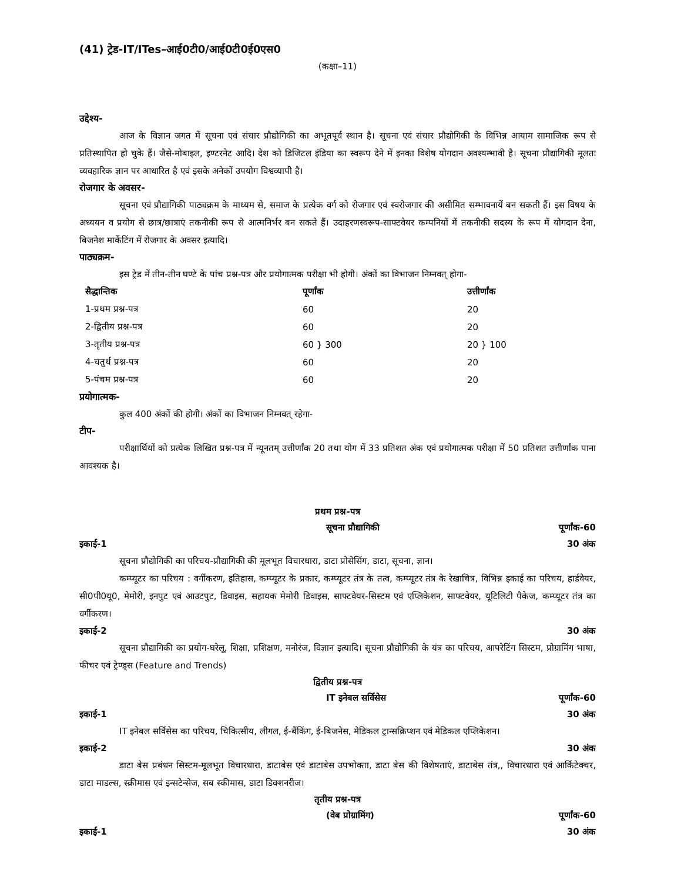(41) ट्रेड-IT/ITes–आई0टी0/आई0टी0ई0एस0
(कक्षा–11)
उद्देश्य-
आज के विज्ञान जगत में सूचना एवं संचार प्रौद्योगिकी का अभूतपूर्व स्थान है। सूचना एवं संचार प्रौद्योगिकी के विभिन्न आयाम सामाजिक रूप से प्रतिस्थापित हो चुके हैं। जैसे-मोबाइल, इण्टरनेट आदि। देश को डिजिटल इंडिया का स्वरूप देने में इनका विशेष योगदान अवश्यम्भावी है। सूचना प्रौद्यागिकी मूलतः व्यवहारिक ज्ञान पर आधारित है एवं इसके अनेकों उपयोग विश्वव्यापी है।
रोजगार के अवसर-
सूचना एवं प्रौद्यागिकी पाठ्यक्रम के माध्यम से, समाज के प्रत्येक वर्ग को रोजगार एवं स्वरोजगार की असीमित सम्भावनायें बन सकती हैं। इस विषय के अध्ययन व प्रयोग से छात्र/छात्राएं तकनीकी रूप से आत्मनिर्भर बन सकते हैं। उदाहरणस्वरूप-साफ्टवेयर कम्पनियों में तकनीकी सदस्य के रूप में योगदान देना, बिजनेश मार्केटिंग में रोजगार के अवसर इत्यादि।
पाठ्यक्रम-
इस ट्रेड में तीन-तीन घण्टे के पांच प्रश्न-पत्र और प्रयोगात्मक परीक्षा भी होगी। अंकों का विभाजन निम्नवत् होगा-
| सैद्धान्तिक | पूर्णांक | उत्तीर्णांक |
| --- | --- | --- |
| 1-प्रथम प्रश्न-पत्र | 60 | 20 |
| 2-द्वितीय प्रश्न-पत्र | 60 | 20 |
| 3-तृतीय प्रश्न-पत्र | 60 } 300 | 20 } 100 |
| 4-चतुर्थ प्रश्न-पत्र | 60 | 20 |
| 5-पंचम प्रश्न-पत्र | 60 | 20 |
प्रयोगात्मक-
कुल 400 अंकों की होगी। अंकों का विभाजन निम्नवत् रहेगा-
टीप-
परीक्षार्थियों को प्रत्येक लिखित प्रश्न-पत्र में न्यूनतम् उत्तीर्णांक 20 तथा योग में 33 प्रतिशत अंक एवं प्रयोगात्मक परीक्षा में 50 प्रतिशत उत्तीर्णांक पाना आवश्यक है।
प्रथम प्रश्न-पत्र
सूचना प्रौद्यागिकी पूर्णांक-60
इकाई-1 30 अंक
सूचना प्रौद्योगिकी का परिचय-प्रौद्यागिकी की मूलभूत विचारधारा, डाटा प्रोसेसिंग, डाटा, सूचना, ज्ञान।
कम्प्यूटर का परिचय : वर्गीकरण, इतिहास, कम्प्यूटर के प्रकार, कम्प्यूटर तंत्र के तत्व, कम्प्यूटर तंत्र के रेखाचित्र, विभिन्न इकाई का परिचय, हार्डवेयर, सी0पी0यू0, मेमोरी, इनपुट एवं आउटपुट, डिवाइस, सहायक मेमोरी डिवाइस, साफ्टवेयर-सिस्टम एवं एप्लिकेशन, साफ्टवेयर, यूटिलिटी पैकेज, कम्प्यूटर तंत्र का वर्गीकरण।
इकाई-2 30 अंक
सूचना प्रौद्यागिकी का प्रयोग-घरेलू, शिक्षा, प्रशिक्षण, मनोरंज, विज्ञान इत्यादि। सूचना प्रौद्योगिकी के यंत्र का परिचय, आपरेटिंग सिस्टम, प्रोग्रामिंग भाषा, फीचर एवं ट्रेण्ड्स (Feature and Trends)
द्वितीय प्रश्न-पत्र
IT इनेबल सर्विसेस पूर्णांक-60
इकाई-1 30 अंक
IT इनेबल सर्विसेस का परिचय, चिकित्सीय, लीगल, ई-बैंकिंग, ई-बिजनेस, मेडिकल ट्रान्सक्रिप्शन एवं मेडिकल एप्लिकेशन।
इकाई-2 30 अंक
डाटा बेस प्रबंधन सिस्टम-मूलभूत विचारधारा, डाटाबेस एवं डाटाबेस उपभोक्ता, डाटा बेस की विशेषताएं, डाटाबेस तंत्र,, विचारधारा एवं आर्किटेक्चर, डाटा माडल्स, स्क्रीमास एवं इन्सटेन्सेज, सब स्कीमास, डाटा डिक्शनरीज।
तृतीय प्रश्न-पत्र
(वेब प्रोग्रामिंग) पूर्णांक-60
इकाई-1 30 अंक